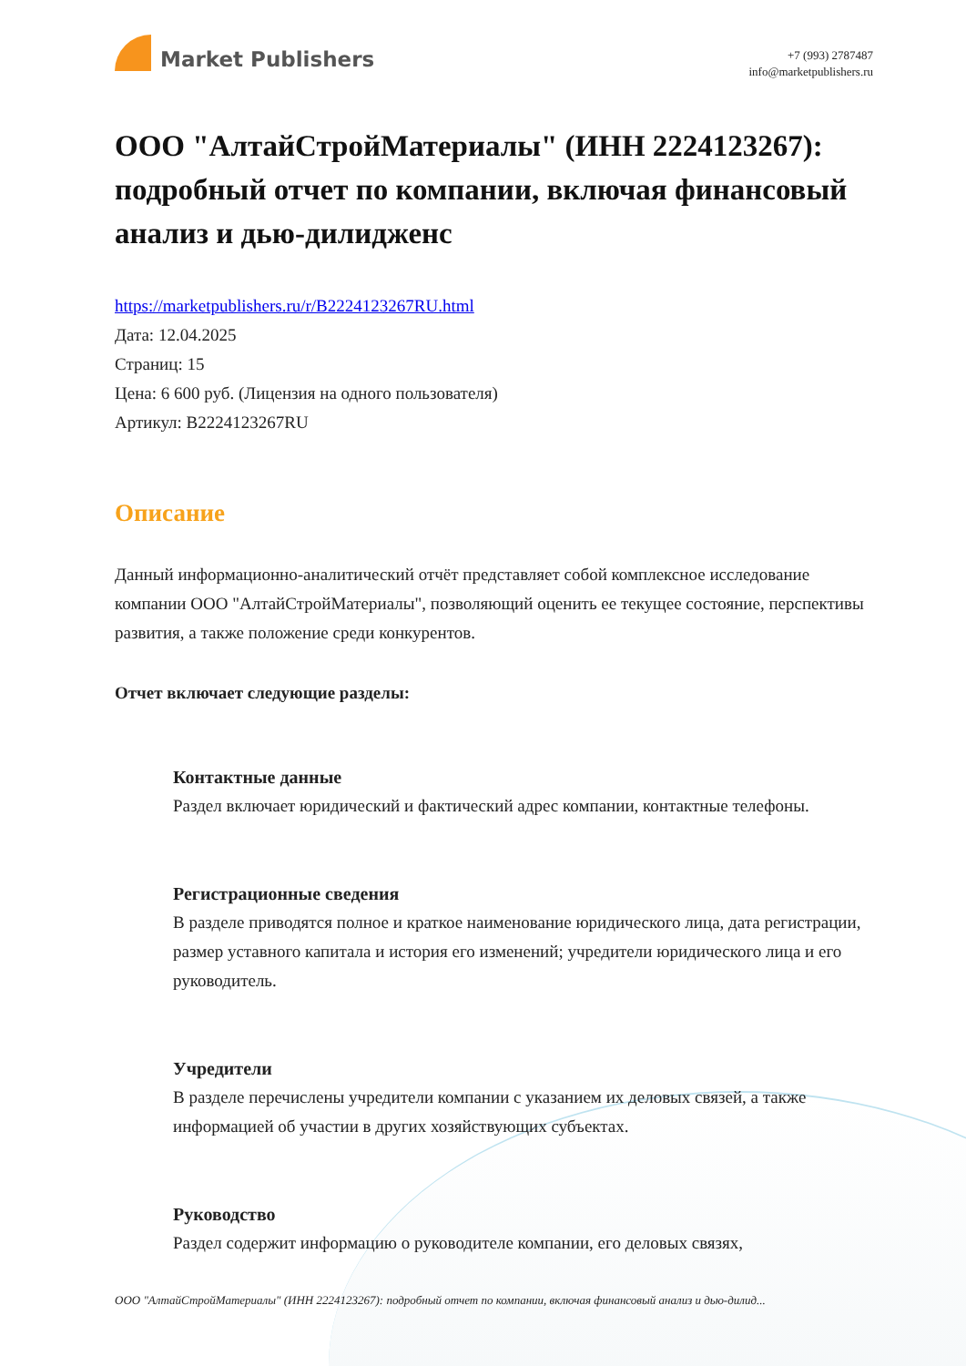Market Publishers
+7 (993) 2787487
info@marketpublishers.ru
ООО "АлтайСтройМатериалы" (ИНН 2224123267): подробный отчет по компании, включая финансовый анализ и дью-дилидженс
https://marketpublishers.ru/r/B2224123267RU.html
Дата: 12.04.2025
Страниц: 15
Цена: 6 600 руб. (Лицензия на одного пользователя)
Артикул: B2224123267RU
Описание
Данный информационно-аналитический отчёт представляет собой комплексное исследование компании ООО "АлтайСтройМатериалы", позволяющий оценить ее текущее состояние, перспективы развития, а также положение среди конкурентов.
Отчет включает следующие разделы:
Контактные данные
Раздел включает юридический и фактический адрес компании, контактные телефоны.
Регистрационные сведения
В разделе приводятся полное и краткое наименование юридического лица, дата регистрации, размер уставного капитала и история его изменений; учредители юридического лица и его руководитель.
Учредители
В разделе перечислены учредители компании с указанием их деловых связей, а также информацией об участии в других хозяйствующих субъектах.
Руководство
Раздел содержит информацию о руководителе компании, его деловых связях,
ООО "АлтайСтройМатериалы" (ИНН 2224123267): подробный отчет по компании, включая финансовый анализ и дью-дилид...